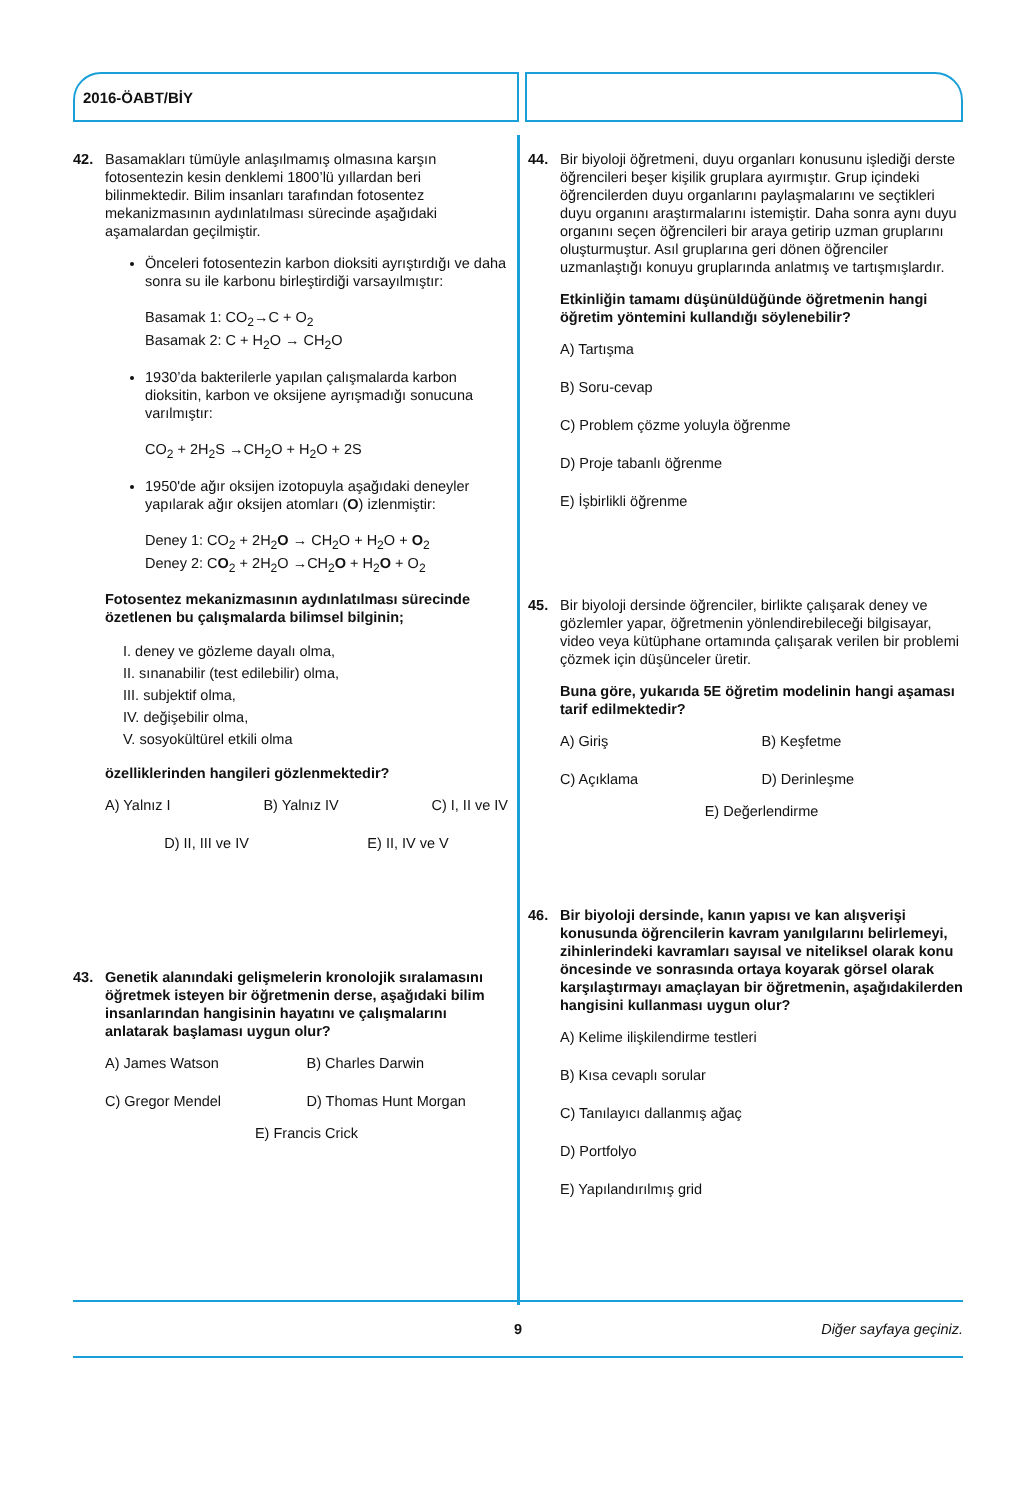2016-ÖABT/BİY
42. Basamakları tümüyle anlaşılmamış olmasına karşın fotosentezin kesin denklemi 1800’lü yıllardan beri bilinmektedir. Bilim insanları tarafından fotosentez mekanizmasının aydınlatılması sürecinde aşağıdaki aşamalardan geçilmiştir.
Önceleri fotosentezin karbon dioksiti ayrıştırdığı ve daha sonra su ile karbonu birleştirdiği varsayılmıştır:
Basamak 1: CO<sub>2</sub>→C + O<sub>2</sub>
Basamak 2: C + H<sub>2</sub>O → CH<sub>2</sub>O
1930’da bakterilerle yapılan çalışmalarda karbon dioksitin, karbon ve oksijene ayrışmadığı sonucuna varılmıştır:
CO<sub>2</sub> + 2H<sub>2</sub>S →CH<sub>2</sub>O + H<sub>2</sub>O + 2S
1950'de ağır oksijen izotopuyla aşağıdaki deneyler yapılarak ağır oksijen atomları (O) izlenmiştir:
Deney 1: CO<sub>2</sub> + 2H<sub>2</sub>O → CH<sub>2</sub>O + H<sub>2</sub>O + O<sub>2</sub>
Deney 2: CO<sub>2</sub> + 2H<sub>2</sub>O →CH<sub>2</sub>O + H<sub>2</sub>O + O<sub>2</sub>
Fotosentez mekanizmasının aydınlatılması sürecinde özetlenen bu çalışmalarda bilimsel bilginin;
I. deney ve gözleme dayalı olma,
II. sınanabilir (test edilebilir) olma,
III. subjektif olma,
IV. değişebilir olma,
V. sosyokültürel etkili olma
özelliklerinden hangileri gözlenmektedir?
A) Yalnız I B) Yalnız IV C) I, II ve IV
D) II, III ve IV E) II, IV ve V
43. Genetik alanındaki gelişmelerin kronolojik sıralamasını öğretmek isteyen bir öğretmenin derse, aşağıdaki bilim insanlarından hangisinin hayatını ve çalışmalarını anlatarak başlaması uygun olur?
A) James Watson B) Charles Darwin C) Gregor Mendel D) Thomas Hunt Morgan
E) Francis Crick
44. Bir biyoloji öğretmeni, duyu organları konusunu işlediği derste öğrencileri beşer kişilik gruplara ayırmıştır. Grup içindeki öğrencilerden duyu organlarını paylaşmalarını ve seçtikleri duyu organını araştırmalarını istemiştir. Daha sonra aynı duyu organını seçen öğrencileri bir araya getirip uzman gruplarını oluşturmuştur. Asıl gruplarına geri dönen öğrenciler uzmanlaştığı konuyu gruplarında anlatmış ve tartışmışlardır.
Etkinliğin tamamı düşünüldüğünde öğretmenin hangi öğretim yöntemini kullandığı söylenebilir?
A) Tartışma
B) Soru-cevap
C) Problem çözme yoluyla öğrenme
D) Proje tabanlı öğrenme
E) İşbirlikli öğrenme
45. Bir biyoloji dersinde öğrenciler, birlikte çalışarak deney ve gözlemler yapar, öğretmenin yönlendirebileceği bilgisayar, video veya kütüphane ortamında çalışarak verilen bir problemi çözmek için düşünceler üretir.
Buna göre, yukarıda 5E öğretim modelinin hangi aşaması tarif edilmektedir?
A) Giriş B) Keşfetme C) Açıklama D) Derinleşme
E) Değerlendirme
46. Bir biyoloji dersinde, kanın yapısı ve kan alışverişi konusunda öğrencilerin kavram yanılgılarını belirlemeyi, zihinlerindeki kavramları sayısal ve niteliksel olarak konu öncesinde ve sonrasında ortaya koyarak görsel olarak karşılaştırmayı amaçlayan bir öğretmenin, aşağıdakilerden hangisini kullanması uygun olur?
A) Kelime ilişkilendirme testleri
B) Kısa cevaplı sorular
C) Tanılayıcı dallanmış ağaç
D) Portfolyo
E) Yapılandırılmış grid
9 Diğer sayfaya geçiniz.